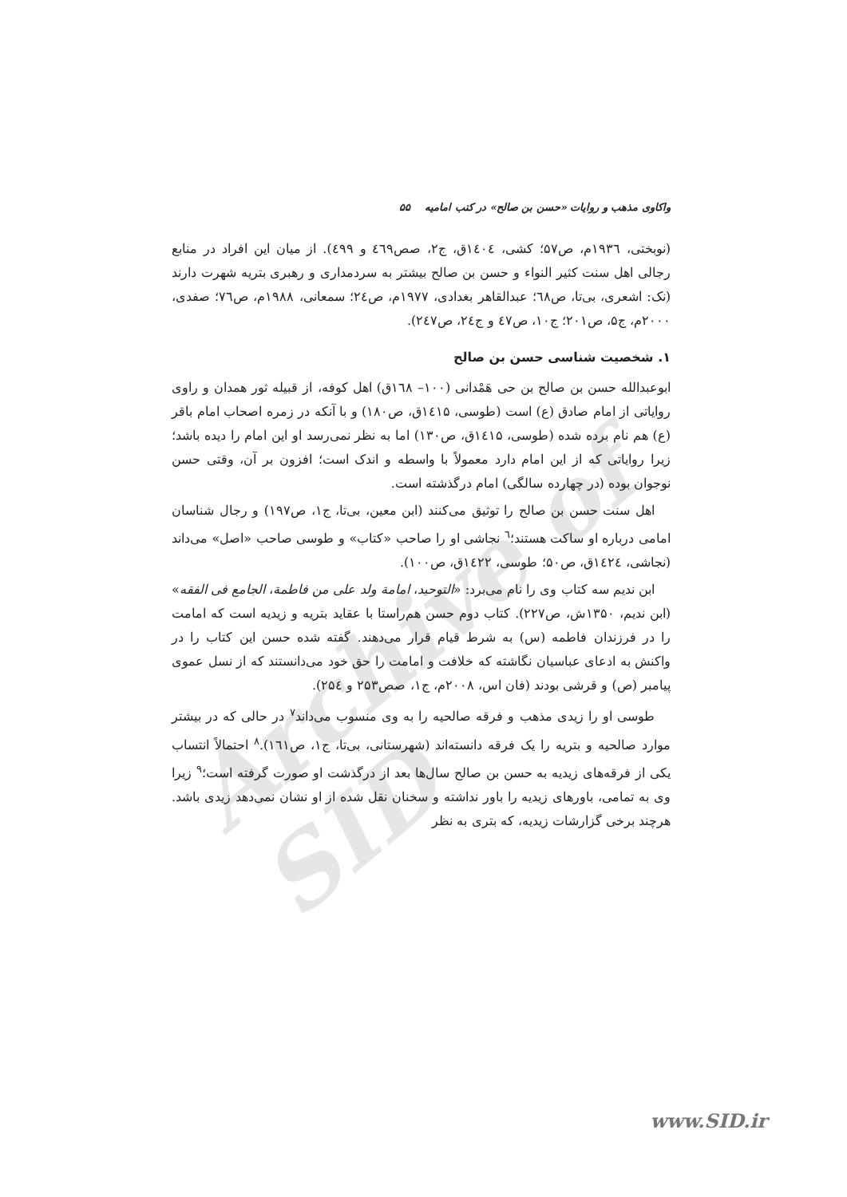Archive of SID
واکاوی مذهب و روایات «حسن بن صالح» در کتب امامیه ۵۵
(نوبختی، ۱۹۳٦م، ص۵۷؛ کشی، ۱٤۰٤ق، ج۲، صص٤٦۹ و ٤۹۹). از میان این افراد در منابع رجالی اهل سنت کثیر النواء و حسن بن صالح بیشتر به سردمداری و رهبری بتریه شهرت دارند (نک: اشعری، بی‌تا، ص٦۸؛ عبدالقاهر بغدادی، ۱۹۷۷م، ص٢٤؛ سمعانی، ۱۹۸۸م، ص٧٦؛ صفدی، ۲۰۰۰م، ج۵، ص۲۰۱؛ ج۱۰، ص٤٧ و ج٢٤، ص٢٤٧).
۱. شخصیت شناسی حسن بن صالح
ابوعبدالله حسن بن صالح بن حی هَمْدانی (۱۰۰– ۱٦۸ق) اهل کوفه، از قبیله ثور همدان و راوی روایاتی از امام صادق (ع) است (طوسی، ۱٤۱۵ق، ص۱۸۰) و با آنکه در زمره اصحاب امام باقر (ع) هم نام برده شده (طوسی، ۱٤۱۵ق، ص۱۳۰) اما به نظر نمی‌رسد او این امام را دیده باشد؛ زیرا روایاتی که از این امام دارد معمولاً با واسطه و اندک است؛ افزون بر آن، وقتی حسن نوجوان بوده (در چهارده سالگی) امام درگذشته است.
اهل سنت حسن بن صالح را توثیق می‌کنند (ابن معین، بی‌تا، ج۱، ص۱۹۷) و رجال شناسان امامی درباره او ساکت هستند؛<sup>٦</sup> نجاشی او را صاحب «کتاب» و طوسی صاحب «اصل» می‌داند (نجاشی، ۱٤۲٤ق، ص۵۰؛ طوسی، ۱٤۲۲ق، ص۱۰۰).
ابن ندیم سه کتاب وی را نام می‌برد: «التوحید، امامة ولد علی من فاطمة، الجامع فی الفقه» (ابن ندیم، ۱۳۵۰ش، ص۲۲۷). کتاب دوم حسن هم‌راستا با عقاید بتریه و زیدیه است که امامت را در فرزندان فاطمه (س) به شرط قیام قرار می‌دهند. گفته شده حسن این کتاب را در واکنش به ادعای عباسیان نگاشته که خلافت و امامت را حق خود می‌دانستند که از نسل عموی پیامبر (ص) و قرشی بودند (فان اس، ۲۰۰۸م، ج۱، صص۲۵۳ و ۲۵٤).
طوسی او را زیدی مذهب و فرقه صالحیه را به وی منسوب می‌داند<sup>۷</sup> در حالی که در بیشتر موارد صالحیه و بتریه را یک فرقه دانسته‌اند (شهرستانی، بی‌تا، ج۱، ص۱٦۱).<sup>۸</sup> احتمالاً انتساب یکی از فرقه‌های زیدیه به حسن بن صالح سال‌ها بعد از درگذشت او صورت گرفته است؛<sup>۹</sup> زیرا وی به تمامی، باورهای زیدیه را باور نداشته و سخنان نقل شده از او نشان نمی‌دهد زیدی باشد. هرچند برخی گزارشات زیدیه، که بتری به نظر
www.SID.ir